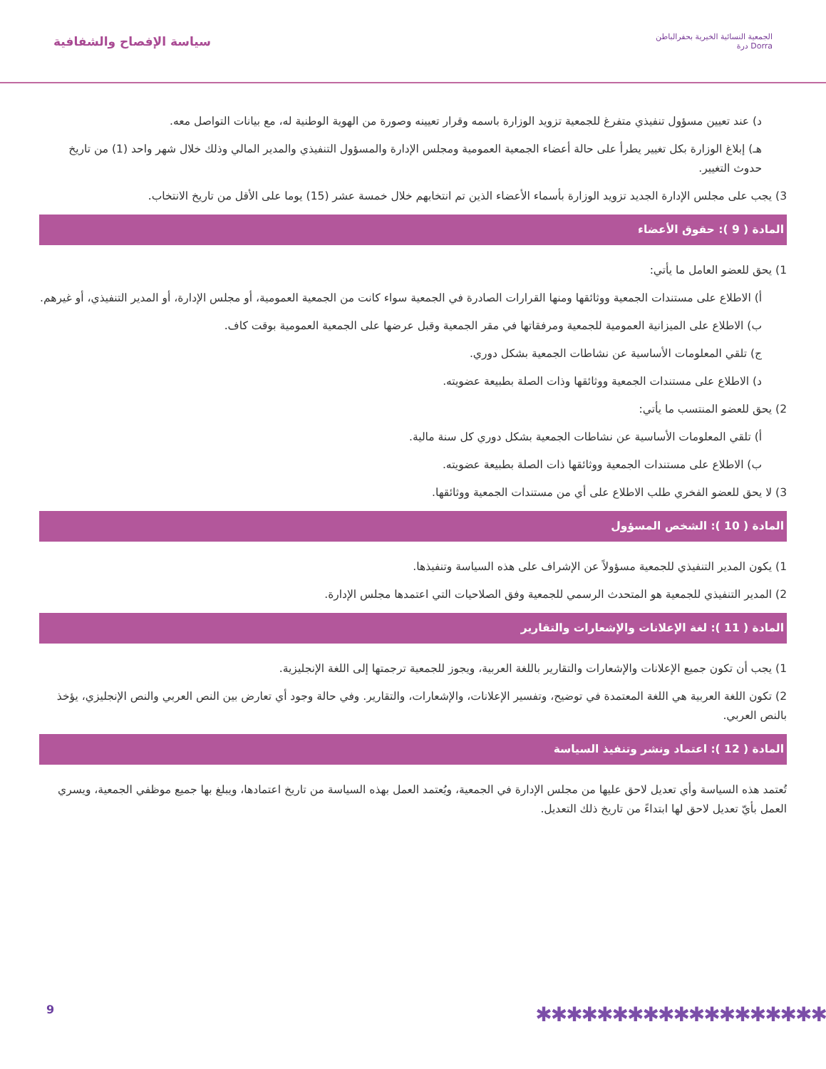سياسة الإفصاح والشفافية
الجمعية النسائية الخيرية بحفرالباطن
درة Dorra
د) عند تعيين مسؤول تنفيذي متفرغ للجمعية تزويد الوزارة باسمه وقرار تعيينه وصورة من الهوية الوطنية له، مع بيانات التواصل معه.
هـ) إبلاغ الوزارة بكل تغيير يطرأ على حالة أعضاء الجمعية العمومية ومجلس الإدارة والمسؤول التنفيذي والمدير المالي وذلك خلال شهر واحد (1) من تاريخ حدوث التغيير.
3) يجب على مجلس الإدارة الجديد تزويد الوزارة بأسماء الأعضاء الذين تم انتخابهم خلال خمسة عشر (15) يوما على الأقل من تاريخ الانتخاب.
المادة ( 9 ): حقوق الأعضاء
1) يحق للعضو العامل ما يأتي:
أ) الاطلاع على مستندات الجمعية ووثائقها ومنها القرارات الصادرة في الجمعية سواء كانت من الجمعية العمومية، أو مجلس الإدارة، أو المدير التنفيذي، أو غيرهم.
ب) الاطلاع على الميزانية العمومية للجمعية ومرفقاتها في مقر الجمعية وقبل عرضها على الجمعية العمومية بوقت كاف.
ج) تلقي المعلومات الأساسية عن نشاطات الجمعية بشكل دوري.
د) الاطلاع على مستندات الجمعية ووثائقها وذات الصلة بطبيعة عضويته.
2) يحق للعضو المنتسب ما يأتي:
أ) تلقي المعلومات الأساسية عن نشاطات الجمعية بشكل دوري كل سنة مالية.
ب) الاطلاع على مستندات الجمعية ووثائقها ذات الصلة بطبيعة عضويته.
3) لا يحق للعضو الفخري طلب الاطلاع على أي من مستندات الجمعية ووثائقها.
المادة ( 10 ): الشخص المسؤول
1) يكون المدير التنفيذي للجمعية مسؤولاً عن الإشراف على هذه السياسة وتنفيذها.
2) المدير التنفيذي للجمعية هو المتحدث الرسمي للجمعية وفق الصلاحيات التي اعتمدها مجلس الإدارة.
المادة ( 11 ): لغة الإعلانات والإشعارات والتقارير
1) يجب أن تكون جميع الإعلانات والإشعارات والتقارير باللغة العربية، ويجوز للجمعية ترجمتها إلى اللغة الإنجليزية.
2) تكون اللغة العربية هي اللغة المعتمدة في توضيح، وتفسير الإعلانات، والإشعارات، والتقارير. وفي حالة وجود أي تعارض بين النص العربي والنص الإنجليزي، يؤخذ بالنص العربي.
المادة ( 12 ): اعتماد ونشر وتنفيذ السياسة
تُعتمد هذه السياسة وأي تعديل لاحق عليها من مجلس الإدارة في الجمعية، ويُعتمد العمل بهذه السياسة من تاريخ اعتمادها، ويبلغ بها جميع موظفي الجمعية، ويسري العمل بأيّ تعديل لاحق لها ابتداءً من تاريخ ذلك التعديل.
9 ✱✱✱✱✱✱✱✱✱✱✱✱✱✱✱✱✱✱✱